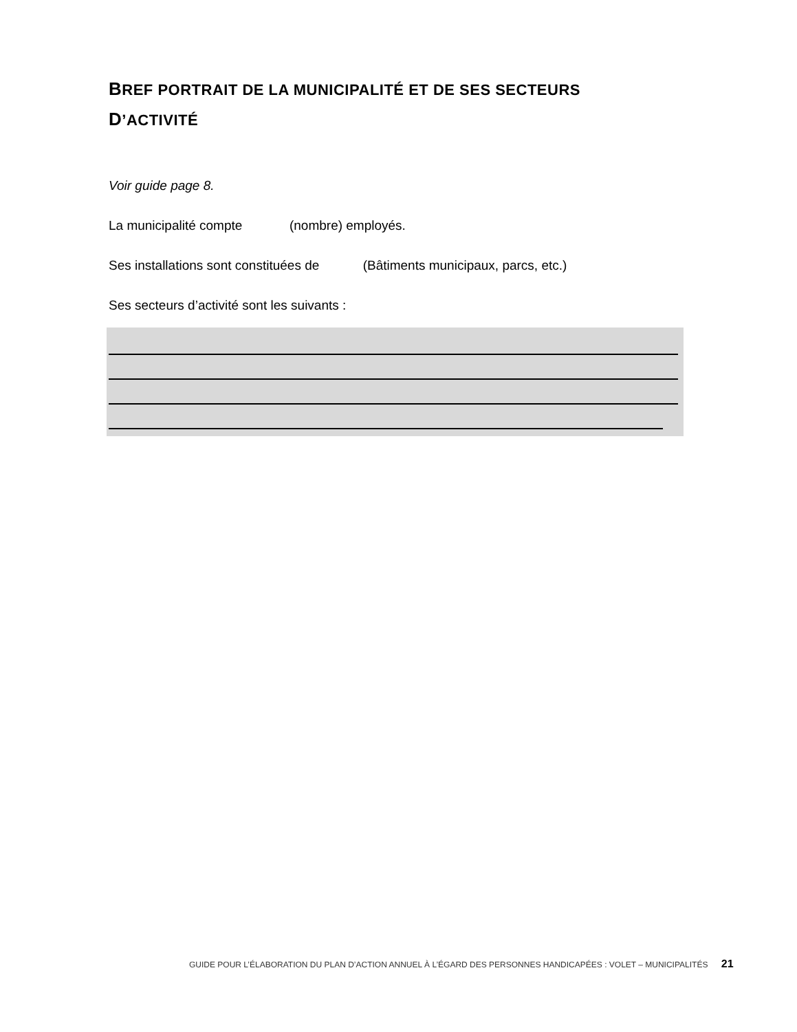BREF PORTRAIT DE LA MUNICIPALITÉ ET DE SES SECTEURS D’ACTIVITÉ
Voir guide page 8.
La municipalité compte (nombre) employés.
Ses installations sont constituées de (Bâtiments municipaux, parcs, etc.)
Ses secteurs d’activité sont les suivants :
GUIDE POUR L’ÉLABORATION DU PLAN D’ACTION ANNUEL À L’ÉGARD DES PERSONNES HANDICAPÉES : VOLET – MUNICIPALITÉS 21